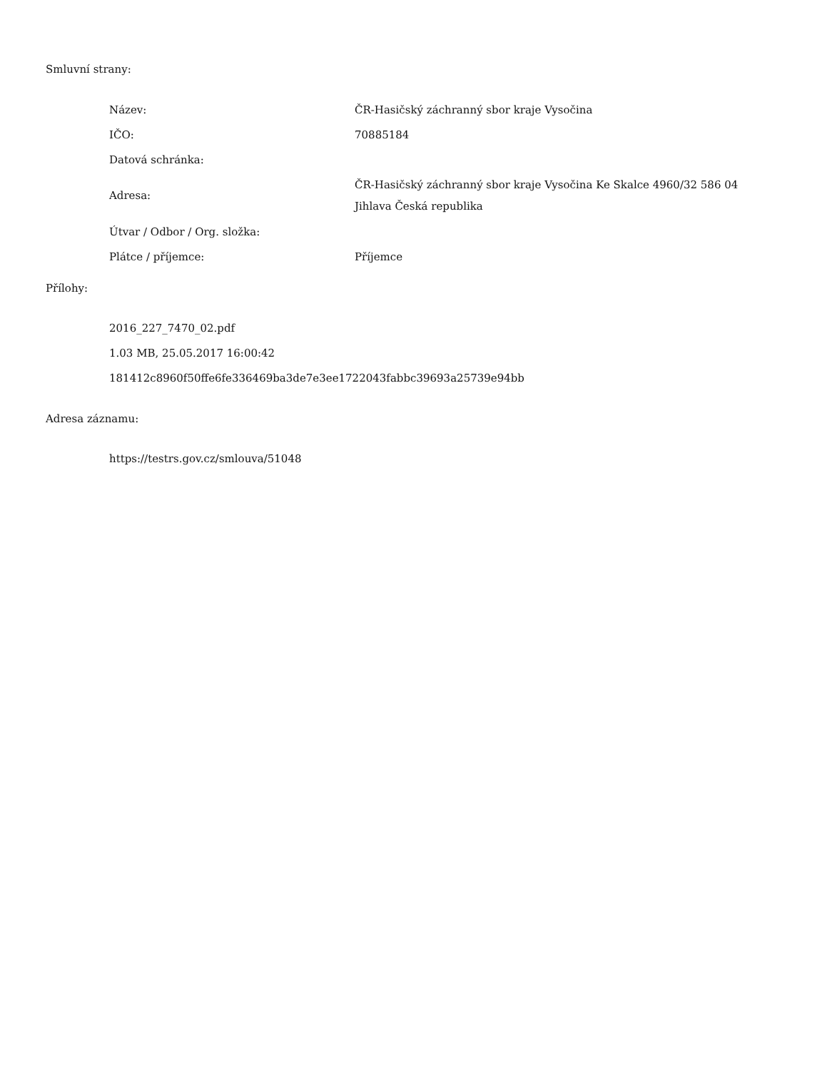Smluvní strany:
| Název: | ČR-Hasičský záchranný sbor kraje Vysočina |
| IČO: | 70885184 |
| Datová schránka: | |
| Adresa: | ČR-Hasičský záchranný sbor kraje Vysočina Ke Skalce 4960/32 586 04 Jihlava Česká republika |
| Útvar / Odbor / Org. složka: | |
| Plátce / příjemce: | Příjemce |
Přílohy:
2016_227_7470_02.pdf
1.03 MB, 25.05.2017 16:00:42
181412c8960f50ffe6fe336469ba3de7e3ee1722043fabbc39693a25739e94bb
Adresa záznamu:
https://testrs.gov.cz/smlouva/51048